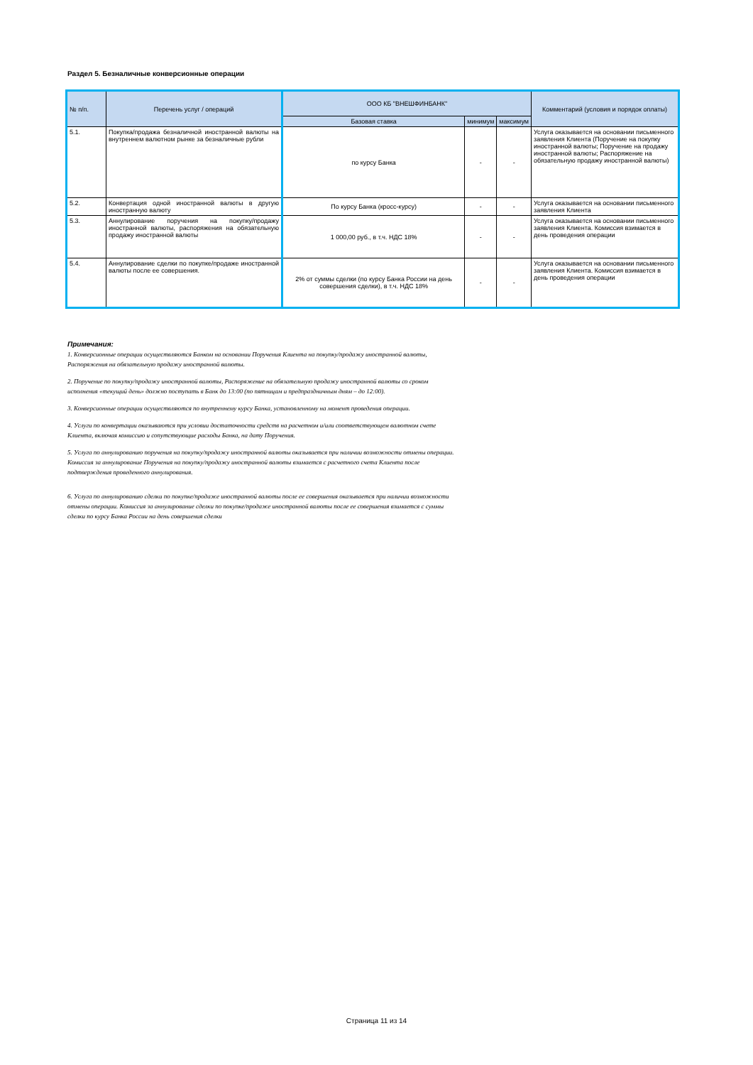Раздел 5. Безналичные конверсионные операции
| № п/п. | Перечень услуг / операций | ООО КБ "ВНЕШФИНБАНК" | | | Комментарий (условия и порядок оплаты) |
| --- | --- | --- | --- | --- | --- |
| | | Базовая ставка | минимум | максимум | |
| 5.1. | Покупка/продажа безналичной иностранной валюты на внутреннем валютном рынке за безналичные рубли | по курсу Банка | - | - | Услуга оказывается на основании письменного заявления Клиента (Поручение на покупку иностранной валюты; Поручение на продажу иностранной валюты; Распоряжение на обязательную продажу иностранной валюты) |
| 5.2. | Конвертация одной иностранной валюты в другую иностранную валюту | По курсу Банка (кросс-курсу) | - | - | Услуга оказывается на основании письменного заявления Клиента |
| 5.3. | Аннулирование поручения на покупку/продажу иностранной валюты, распоряжения на обязательную продажу иностранной валюты | 1 000,00 руб., в т.ч. НДС 18% | - | - | Услуга оказывается на основании письменного заявления Клиента. Комиссия взимается в день проведения операции |
| 5.4. | Аннулирование сделки по покупке/продаже иностранной валюты после ее совершения. | 2% от суммы сделки (по курсу Банка России на день совершения сделки), в т.ч. НДС 18% | - | - | Услуга оказывается на основании письменного заявления Клиента. Комиссия взимается в день проведения операции |
Примечания:
1. Конверсионные операции осуществляются Банком на основании Поручения Клиента на покупку/продажу иностранной валюты, Распоряжения на обязательную продажу иностранной валюты.
2. Поручение по покупку/продажу иностранной валюты, Распоряжение на обязательную продажу иностранной валюты со сроком исполнения «текущий день» должно поступать в Банк до 13:00 (по пятницам и предпраздничным дням – до 12:00).
3. Конверсионные операции осуществляются по внутреннему курсу Банка, установленному на момент проведения операции.
4. Услуги по конвертации оказываются при условии достаточности средств на расчетном и/или соответствующем валютном счете Клиента, включая комиссию и сопутствующие расходы Банка, на дату Поручения.
5. Услуга по аннулированию поручения на покупку/продажу иностранной валюты оказывается при наличии возможности отмены операции. Комиссия за аннулирование Поручения на покупку/продажу иностранной валюты взимается с расчетного счета Клиента после подтверждения проведенного аннулирования.
6. Услуга по аннулированию сделки по покупке/продаже иностранной валюты после ее совершения оказывается при наличии возможности отмены операции. Комиссия за аннулирование сделки по покупке/продаже иностранной валюты после ее совершения взимается с суммы сделки по курсу Банка России на день совершения сделки
Страница 11 из 14